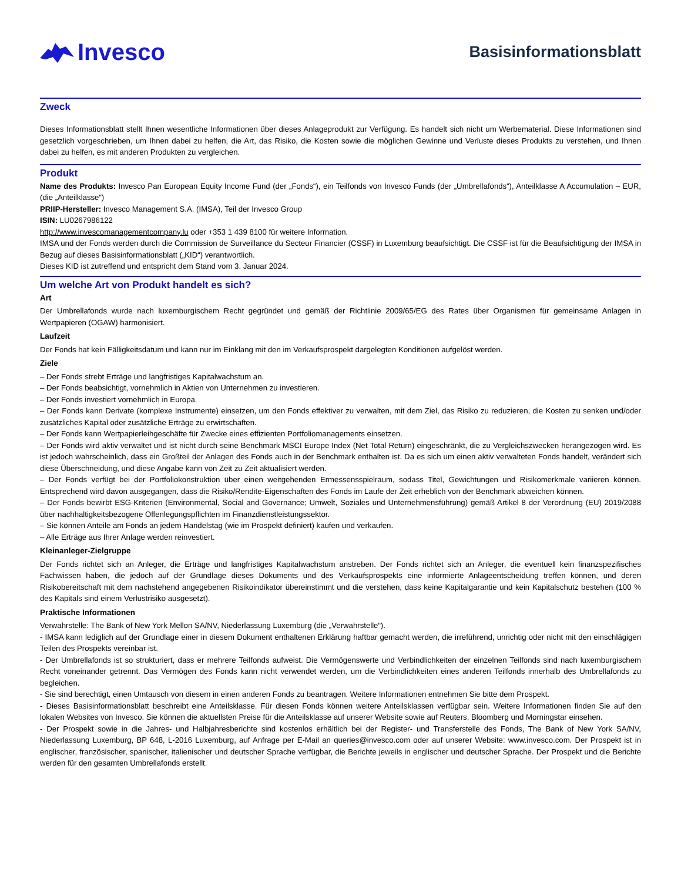Invesco
Basisinformationsblatt
Zweck
Dieses Informationsblatt stellt Ihnen wesentliche Informationen über dieses Anlageprodukt zur Verfügung. Es handelt sich nicht um Werbematerial. Diese Informationen sind gesetzlich vorgeschrieben, um Ihnen dabei zu helfen, die Art, das Risiko, die Kosten sowie die möglichen Gewinne und Verluste dieses Produkts zu verstehen, und Ihnen dabei zu helfen, es mit anderen Produkten zu vergleichen.
Produkt
Name des Produkts: Invesco Pan European Equity Income Fund (der „Fonds“), ein Teilfonds von Invesco Funds (der „Umbrellafonds“), Anteilklasse A Accumulation – EUR, (die „Anteilklasse“)
PRIIP-Hersteller: Invesco Management S.A. (IMSA), Teil der Invesco Group
ISIN: LU0267986122
http://www.invescomanagementcompany.lu oder +353 1 439 8100 für weitere Information.
IMSA und der Fonds werden durch die Commission de Surveillance du Secteur Financier (CSSF) in Luxemburg beaufsichtigt. Die CSSF ist für die Beaufsichtigung der IMSA in Bezug auf dieses Basisinformationsblatt („KID“) verantwortlich.
Dieses KID ist zutreffend und entspricht dem Stand vom 3. Januar 2024.
Um welche Art von Produkt handelt es sich?
Art
Der Umbrellafonds wurde nach luxemburgischem Recht gegründet und gemäß der Richtlinie 2009/65/EG des Rates über Organismen für gemeinsame Anlagen in Wertpapieren (OGAW) harmonisiert.
Laufzeit
Der Fonds hat kein Fälligkeitsdatum und kann nur im Einklang mit den im Verkaufsprospekt dargelegten Konditionen aufgelöst werden.
Ziele
– Der Fonds strebt Erträge und langfristiges Kapitalwachstum an.
– Der Fonds beabsichtigt, vornehmlich in Aktien von Unternehmen zu investieren.
– Der Fonds investiert vornehmlich in Europa.
– Der Fonds kann Derivate (komplexe Instrumente) einsetzen, um den Fonds effektiver zu verwalten, mit dem Ziel, das Risiko zu reduzieren, die Kosten zu senken und/oder zusätzliches Kapital oder zusätzliche Erträge zu erwirtschaften.
– Der Fonds kann Wertpapierleihgeschäfte für Zwecke eines effizienten Portfoliomanagements einsetzen.
– Der Fonds wird aktiv verwaltet und ist nicht durch seine Benchmark MSCI Europe Index (Net Total Return) eingeschränkt, die zu Vergleichszwecken herangezogen wird. Es ist jedoch wahrscheinlich, dass ein Großteil der Anlagen des Fonds auch in der Benchmark enthalten ist. Da es sich um einen aktiv verwalteten Fonds handelt, verändert sich diese Überschneidung, und diese Angabe kann von Zeit zu Zeit aktualisiert werden.
– Der Fonds verfügt bei der Portfoliokonstruktion über einen weitgehenden Ermessensspielraum, sodass Titel, Gewichtungen und Risikomerkmale variieren können. Entsprechend wird davon ausgegangen, dass die Risiko/Rendite-Eigenschaften des Fonds im Laufe der Zeit erheblich von der Benchmark abweichen können.
– Der Fonds bewirbt ESG-Kriterien (Environmental, Social and Governance; Umwelt, Soziales und Unternehmensführung) gemäß Artikel 8 der Verordnung (EU) 2019/2088 über nachhaltigkeitsbezogene Offenlegungspflichten im Finanzdienstleistungssektor.
– Sie können Anteile am Fonds an jedem Handelstag (wie im Prospekt definiert) kaufen und verkaufen.
– Alle Erträge aus Ihrer Anlage werden reinvestiert.
Kleinanleger-Zielgruppe
Der Fonds richtet sich an Anleger, die Erträge und langfristiges Kapitalwachstum anstreben. Der Fonds richtet sich an Anleger, die eventuell kein finanzspezifisches Fachwissen haben, die jedoch auf der Grundlage dieses Dokuments und des Verkaufsprospekts eine informierte Anlageentscheidung treffen können, und deren Risikobereitschaft mit dem nachstehend angegebenen Risikoindikator übereinstimmt und die verstehen, dass keine Kapitalgarantie und kein Kapitalschutz bestehen (100 % des Kapitals sind einem Verlustrisiko ausgesetzt).
Praktische Informationen
Verwahrstelle: The Bank of New York Mellon SA/NV, Niederlassung Luxemburg (die „Verwahrstelle“).
- IMSA kann lediglich auf der Grundlage einer in diesem Dokument enthaltenen Erklärung haftbar gemacht werden, die irreführend, unrichtig oder nicht mit den einschlägigen Teilen des Prospekts vereinbar ist.
- Der Umbrellafonds ist so strukturiert, dass er mehrere Teilfonds aufweist. Die Vermögenswerte und Verbindlichkeiten der einzelnen Teilfonds sind nach luxemburgischem Recht voneinander getrennt. Das Vermögen des Fonds kann nicht verwendet werden, um die Verbindlichkeiten eines anderen Teilfonds innerhalb des Umbrellafonds zu begleichen.
- Sie sind berechtigt, einen Umtausch von diesem in einen anderen Fonds zu beantragen. Weitere Informationen entnehmen Sie bitte dem Prospekt.
- Dieses Basisinformationsblatt beschreibt eine Anteilsklasse. Für diesen Fonds können weitere Anteilsklassen verfügbar sein. Weitere Informationen finden Sie auf den lokalen Websites von Invesco. Sie können die aktuellsten Preise für die Anteilsklasse auf unserer Website sowie auf Reuters, Bloomberg und Morningstar einsehen.
- Der Prospekt sowie in die Jahres- und Halbjahresberichte sind kostenlos erhältlich bei der Register- und Transferstelle des Fonds, The Bank of New York SA/NV, Niederlassung Luxemburg, BP 648, L-2016 Luxemburg, auf Anfrage per E-Mail an queries@invesco.com oder auf unserer Website: www.invesco.com. Der Prospekt ist in englischer, französischer, spanischer, italienischer und deutscher Sprache verfügbar, die Berichte jeweils in englischer und deutscher Sprache. Der Prospekt und die Berichte werden für den gesamten Umbrellafonds erstellt.